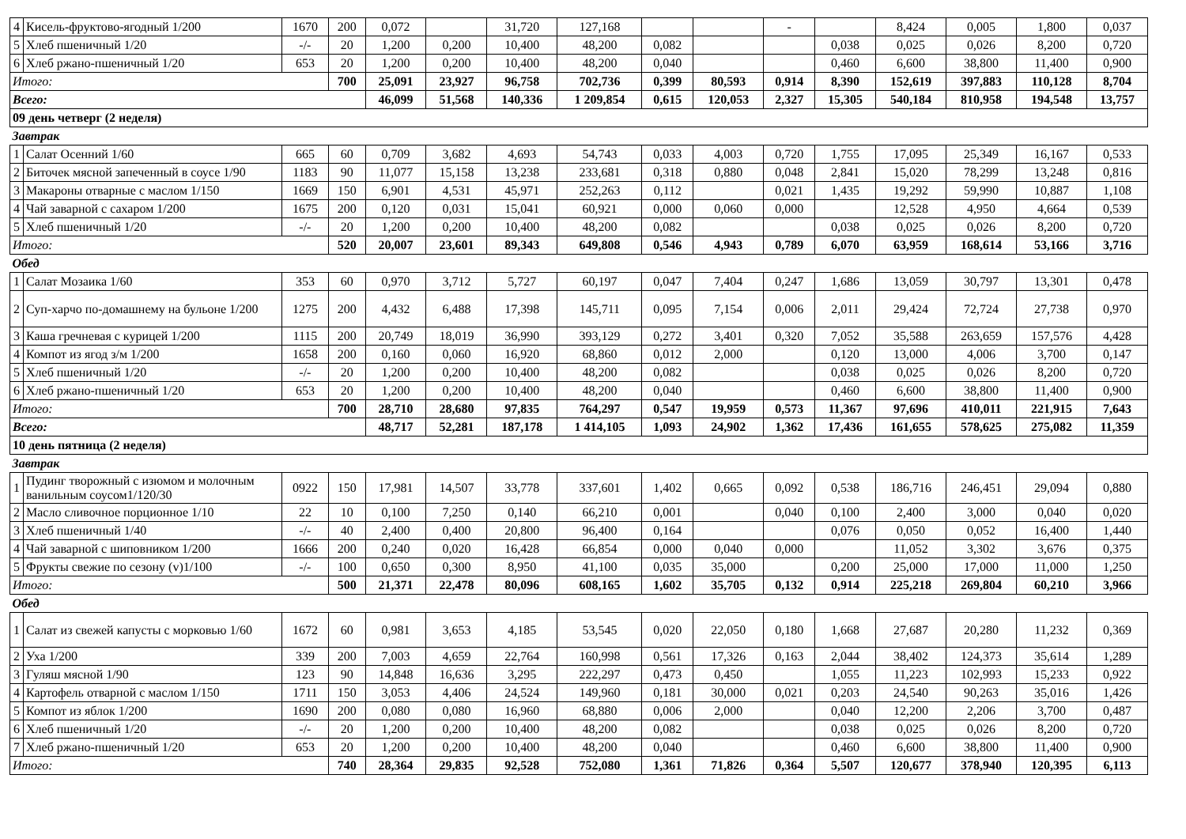| 4 | Кисель-фруктово-ягодный 1/200 | 1670 | 200 | 0,072 | | 31,720 | 127,168 | | | - | | 8,424 | 0,005 | 1,800 | 0,037 |
| 5 | Хлеб пшеничный 1/20 | -/- | 20 | 1,200 | 0,200 | 10,400 | 48,200 | 0,082 | | | 0,038 | 0,025 | 0,026 | 8,200 | 0,720 |
| 6 | Хлеб ржано-пшеничный 1/20 | 653 | 20 | 1,200 | 0,200 | 10,400 | 48,200 | 0,040 | | | 0,460 | 6,600 | 38,800 | 11,400 | 0,900 |
| Итого: | | | 700 | 25,091 | 23,927 | 96,758 | 702,736 | 0,399 | 80,593 | 0,914 | 8,390 | 152,619 | 397,883 | 110,128 | 8,704 |
| Всего: | | | | 46,099 | 51,568 | 140,336 | 1 209,854 | 0,615 | 120,053 | 2,327 | 15,305 | 540,184 | 810,958 | 194,548 | 13,757 |
| 09 день четверг (2 неделя) | | | | | | | | | | | | | | | |
| Завтрак | | | | | | | | | | | | | | | |
| 1 | Салат Осенний 1/60 | 665 | 60 | 0,709 | 3,682 | 4,693 | 54,743 | 0,033 | 4,003 | 0,720 | 1,755 | 17,095 | 25,349 | 16,167 | 0,533 |
| 2 | Биточек мясной запеченный в соусе 1/90 | 1183 | 90 | 11,077 | 15,158 | 13,238 | 233,681 | 0,318 | 0,880 | 0,048 | 2,841 | 15,020 | 78,299 | 13,248 | 0,816 |
| 3 | Макароны отварные с маслом 1/150 | 1669 | 150 | 6,901 | 4,531 | 45,971 | 252,263 | 0,112 | | 0,021 | 1,435 | 19,292 | 59,990 | 10,887 | 1,108 |
| 4 | Чай заварной с сахаром 1/200 | 1675 | 200 | 0,120 | 0,031 | 15,041 | 60,921 | 0,000 | 0,060 | 0,000 | | 12,528 | 4,950 | 4,664 | 0,539 |
| 5 | Хлеб пшеничный 1/20 | -/- | 20 | 1,200 | 0,200 | 10,400 | 48,200 | 0,082 | | | 0,038 | 0,025 | 0,026 | 8,200 | 0,720 |
| Итого: | | | 520 | 20,007 | 23,601 | 89,343 | 649,808 | 0,546 | 4,943 | 0,789 | 6,070 | 63,959 | 168,614 | 53,166 | 3,716 |
| Обед | | | | | | | | | | | | | | | |
| 1 | Салат Мозаика 1/60 | 353 | 60 | 0,970 | 3,712 | 5,727 | 60,197 | 0,047 | 7,404 | 0,247 | 1,686 | 13,059 | 30,797 | 13,301 | 0,478 |
| 2 | Суп-харчо по-домашнему на бульоне 1/200 | 1275 | 200 | 4,432 | 6,488 | 17,398 | 145,711 | 0,095 | 7,154 | 0,006 | 2,011 | 29,424 | 72,724 | 27,738 | 0,970 |
| 3 | Каша гречневая с курицей 1/200 | 1115 | 200 | 20,749 | 18,019 | 36,990 | 393,129 | 0,272 | 3,401 | 0,320 | 7,052 | 35,588 | 263,659 | 157,576 | 4,428 |
| 4 | Компот из ягод з/м 1/200 | 1658 | 200 | 0,160 | 0,060 | 16,920 | 68,860 | 0,012 | 2,000 | | 0,120 | 13,000 | 4,006 | 3,700 | 0,147 |
| 5 | Хлеб пшеничный 1/20 | -/- | 20 | 1,200 | 0,200 | 10,400 | 48,200 | 0,082 | | | 0,038 | 0,025 | 0,026 | 8,200 | 0,720 |
| 6 | Хлеб ржано-пшеничный 1/20 | 653 | 20 | 1,200 | 0,200 | 10,400 | 48,200 | 0,040 | | | 0,460 | 6,600 | 38,800 | 11,400 | 0,900 |
| Итого: | | | 700 | 28,710 | 28,680 | 97,835 | 764,297 | 0,547 | 19,959 | 0,573 | 11,367 | 97,696 | 410,011 | 221,915 | 7,643 |
| Всего: | | | | 48,717 | 52,281 | 187,178 | 1 414,105 | 1,093 | 24,902 | 1,362 | 17,436 | 161,655 | 578,625 | 275,082 | 11,359 |
| 10 день пятница (2 неделя) | | | | | | | | | | | | | | | |
| Завтрак | | | | | | | | | | | | | | | |
| 1 | Пудинг творожный с изюмом и молочным ванильным соусом1/120/30 | 0922 | 150 | 17,981 | 14,507 | 33,778 | 337,601 | 1,402 | 0,665 | 0,092 | 0,538 | 186,716 | 246,451 | 29,094 | 0,880 |
| 2 | Масло сливочное порционное 1/10 | 22 | 10 | 0,100 | 7,250 | 0,140 | 66,210 | 0,001 | | 0,040 | 0,100 | 2,400 | 3,000 | 0,040 | 0,020 |
| 3 | Хлеб пшеничный 1/40 | -/- | 40 | 2,400 | 0,400 | 20,800 | 96,400 | 0,164 | | | 0,076 | 0,050 | 0,052 | 16,400 | 1,440 |
| 4 | Чай заварной с шиповником 1/200 | 1666 | 200 | 0,240 | 0,020 | 16,428 | 66,854 | 0,000 | 0,040 | 0,000 | | 11,052 | 3,302 | 3,676 | 0,375 |
| 5 | Фрукты свежие по сезону (v)1/100 | -/- | 100 | 0,650 | 0,300 | 8,950 | 41,100 | 0,035 | 35,000 | | 0,200 | 25,000 | 17,000 | 11,000 | 1,250 |
| Итого: | | | 500 | 21,371 | 22,478 | 80,096 | 608,165 | 1,602 | 35,705 | 0,132 | 0,914 | 225,218 | 269,804 | 60,210 | 3,966 |
| Обед | | | | | | | | | | | | | | | |
| 1 | Салат из свежей капусты с морковью 1/60 | 1672 | 60 | 0,981 | 3,653 | 4,185 | 53,545 | 0,020 | 22,050 | 0,180 | 1,668 | 27,687 | 20,280 | 11,232 | 0,369 |
| 2 | Уха 1/200 | 339 | 200 | 7,003 | 4,659 | 22,764 | 160,998 | 0,561 | 17,326 | 0,163 | 2,044 | 38,402 | 124,373 | 35,614 | 1,289 |
| 3 | Гуляш мясной 1/90 | 123 | 90 | 14,848 | 16,636 | 3,295 | 222,297 | 0,473 | 0,450 | | 1,055 | 11,223 | 102,993 | 15,233 | 0,922 |
| 4 | Картофель отварной с маслом 1/150 | 1711 | 150 | 3,053 | 4,406 | 24,524 | 149,960 | 0,181 | 30,000 | 0,021 | 0,203 | 24,540 | 90,263 | 35,016 | 1,426 |
| 5 | Компот из яблок 1/200 | 1690 | 200 | 0,080 | 0,080 | 16,960 | 68,880 | 0,006 | 2,000 | | 0,040 | 12,200 | 2,206 | 3,700 | 0,487 |
| 6 | Хлеб пшеничный 1/20 | -/- | 20 | 1,200 | 0,200 | 10,400 | 48,200 | 0,082 | | | 0,038 | 0,025 | 0,026 | 8,200 | 0,720 |
| 7 | Хлеб ржано-пшеничный 1/20 | 653 | 20 | 1,200 | 0,200 | 10,400 | 48,200 | 0,040 | | | 0,460 | 6,600 | 38,800 | 11,400 | 0,900 |
| Итого: | | | 740 | 28,364 | 29,835 | 92,528 | 752,080 | 1,361 | 71,826 | 0,364 | 5,507 | 120,677 | 378,940 | 120,395 | 6,113 |